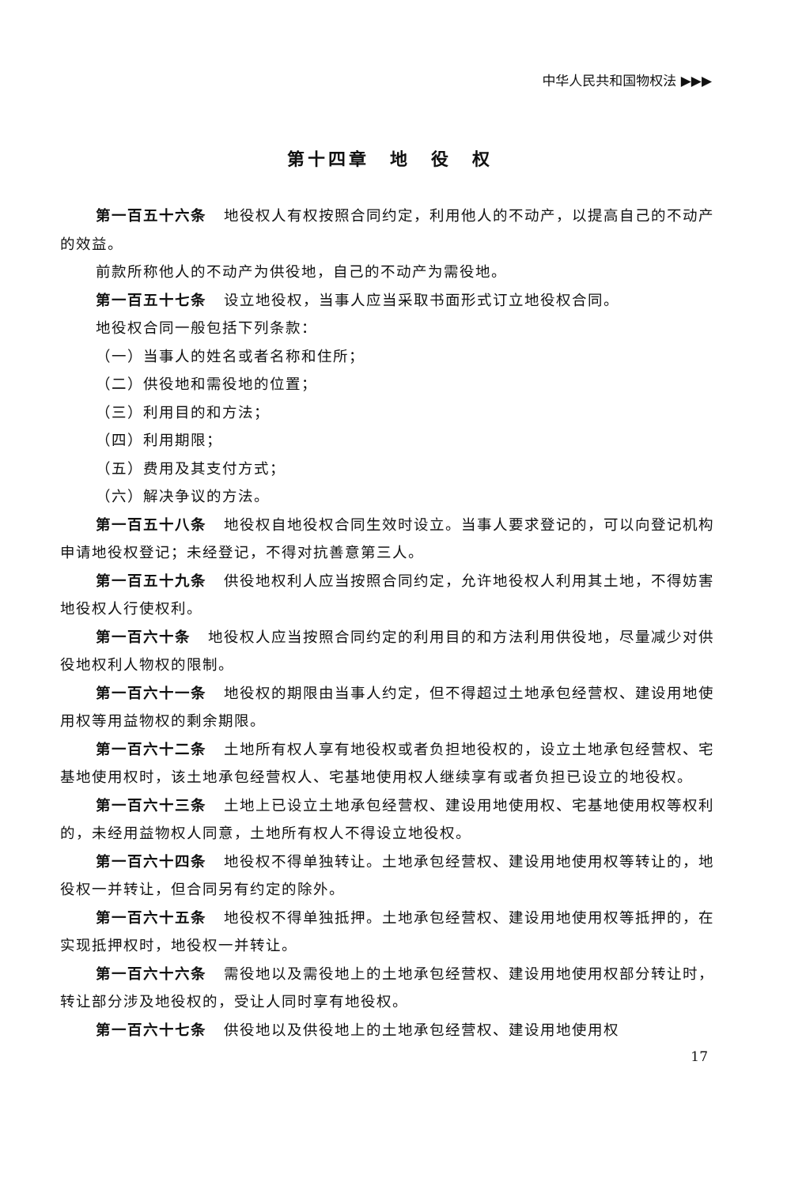中华人民共和国物权法 ▶▶▶
第十四章　地　役　权
第一百五十六条 地役权人有权按照合同约定，利用他人的不动产，以提高自己的不动产的效益。
前款所称他人的不动产为供役地，自己的不动产为需役地。
第一百五十七条 设立地役权，当事人应当采取书面形式订立地役权合同。
地役权合同一般包括下列条款：
（一）当事人的姓名或者名称和住所；
（二）供役地和需役地的位置；
（三）利用目的和方法；
（四）利用期限；
（五）费用及其支付方式；
（六）解决争议的方法。
第一百五十八条 地役权自地役权合同生效时设立。当事人要求登记的，可以向登记机构申请地役权登记；未经登记，不得对抗善意第三人。
第一百五十九条 供役地权利人应当按照合同约定，允许地役权人利用其土地，不得妨害地役权人行使权利。
第一百六十条 地役权人应当按照合同约定的利用目的和方法利用供役地，尽量减少对供役地权利人物权的限制。
第一百六十一条 地役权的期限由当事人约定，但不得超过土地承包经营权、建设用地使用权等用益物权的剩余期限。
第一百六十二条 土地所有权人享有地役权或者负担地役权的，设立土地承包经营权、宅基地使用权时，该土地承包经营权人、宅基地使用权人继续享有或者负担已设立的地役权。
第一百六十三条 土地上已设立土地承包经营权、建设用地使用权、宅基地使用权等权利的，未经用益物权人同意，土地所有权人不得设立地役权。
第一百六十四条 地役权不得单独转让。土地承包经营权、建设用地使用权等转让的，地役权一并转让，但合同另有约定的除外。
第一百六十五条 地役权不得单独抵押。土地承包经营权、建设用地使用权等抵押的，在实现抵押权时，地役权一并转让。
第一百六十六条 需役地以及需役地上的土地承包经营权、建设用地使用权部分转让时，转让部分涉及地役权的，受让人同时享有地役权。
第一百六十七条 供役地以及供役地上的土地承包经营权、建设用地使用权
17